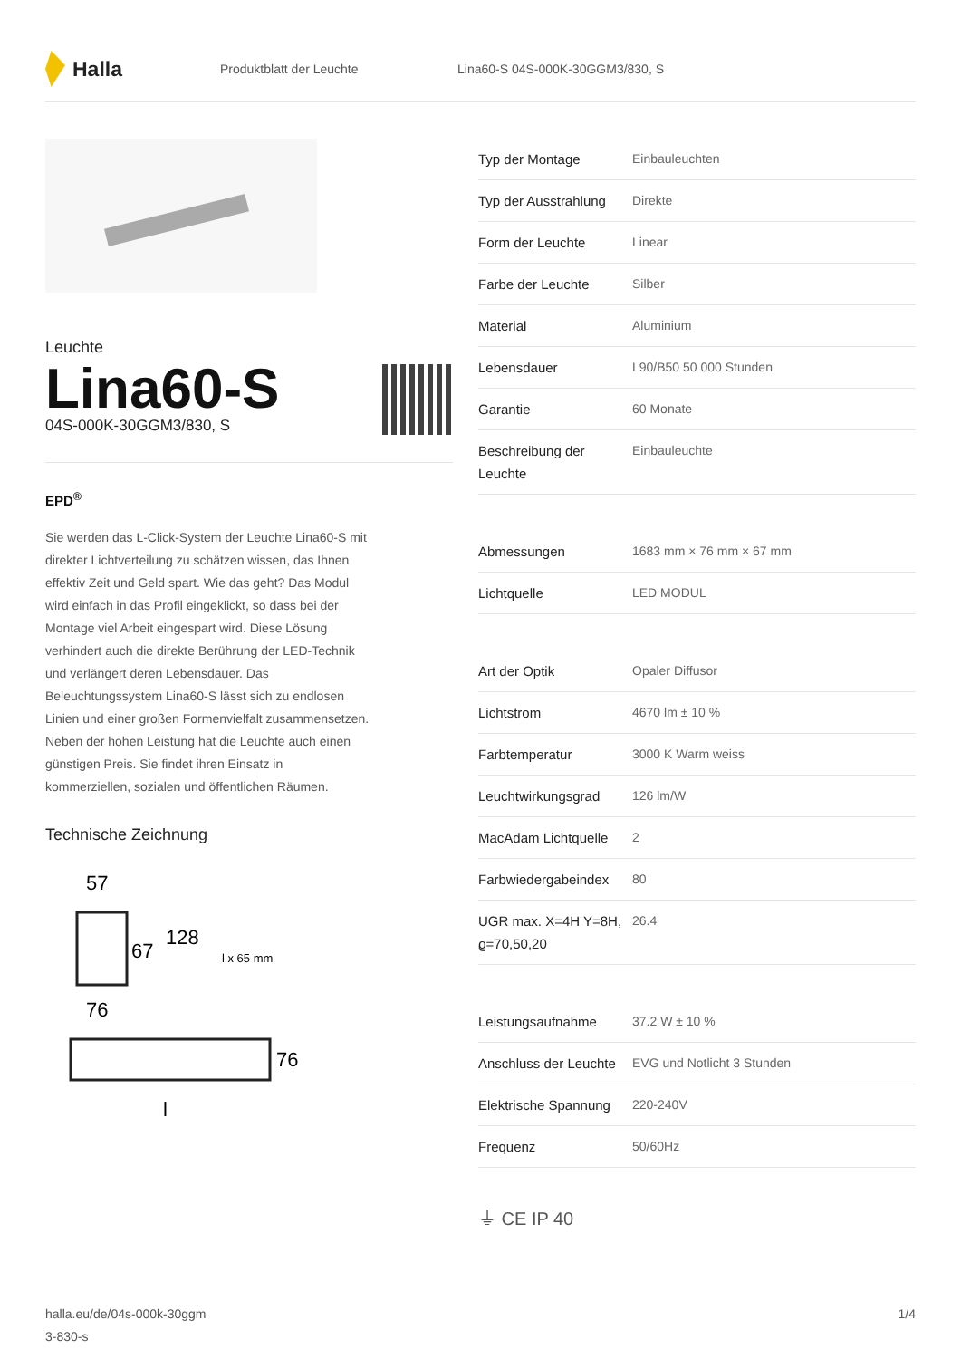Halla
Produktblatt der Leuchte
Lina60-S 04S-000K-30GGM3/830, S
Leuchte
Lina60-S
04S-000K-30GGM3/830, S
EPD<sup>®</sup>
Sie werden das L-Click-System der Leuchte Lina60-S mit direkter Lichtverteilung zu schätzen wissen, das Ihnen effektiv Zeit und Geld spart. Wie das geht? Das Modul wird einfach in das Profil eingeklickt, so dass bei der Montage viel Arbeit eingespart wird. Diese Lösung verhindert auch die direkte Berührung der LED-Technik und verlängert deren Lebensdauer. Das Beleuchtungssystem Lina60-S lässt sich zu endlosen Linien und einer großen Formenvielfalt zusammensetzen. Neben der hohen Leistung hat die Leuchte auch einen günstigen Preis. Sie findet ihren Einsatz in kommerziellen, sozialen und öffentlichen Räumen.
Technische Zeichnung
57
67
128
l x 65 mm
76
76
l
| Typ der Montage | Einbauleuchten |
| Typ der Ausstrahlung | Direkte |
| Form der Leuchte | Linear |
| Farbe der Leuchte | Silber |
| Material | Aluminium |
| Lebensdauer | L90/B50 50 000 Stunden |
| Garantie | 60 Monate |
| Beschreibung der Leuchte | Einbauleuchte |
| Abmessungen | 1683 mm × 76 mm × 67 mm |
| Lichtquelle | LED MODUL |
| Art der Optik | Opaler Diffusor |
| Lichtstrom | 4670 lm ± 10 % |
| Farbtemperatur | 3000 K Warm weiss |
| Leuchtwirkungsgrad | 126 lm/W |
| MacAdam Lichtquelle | 2 |
| Farbwiedergabeindex | 80 |
| UGR max. X=4H Y=8H, ϱ=70,50,20 | 26.4 |
| Leistungsaufnahme | 37.2 W ± 10 % |
| Anschluss der Leuchte | EVG und Notlicht 3 Stunden |
| Elektrische Spannung | 220-240V |
| Frequenz | 50/60Hz |
⏚ CE IP 40
halla.eu/de/04s-000k-30ggm
3-830-s
1/4